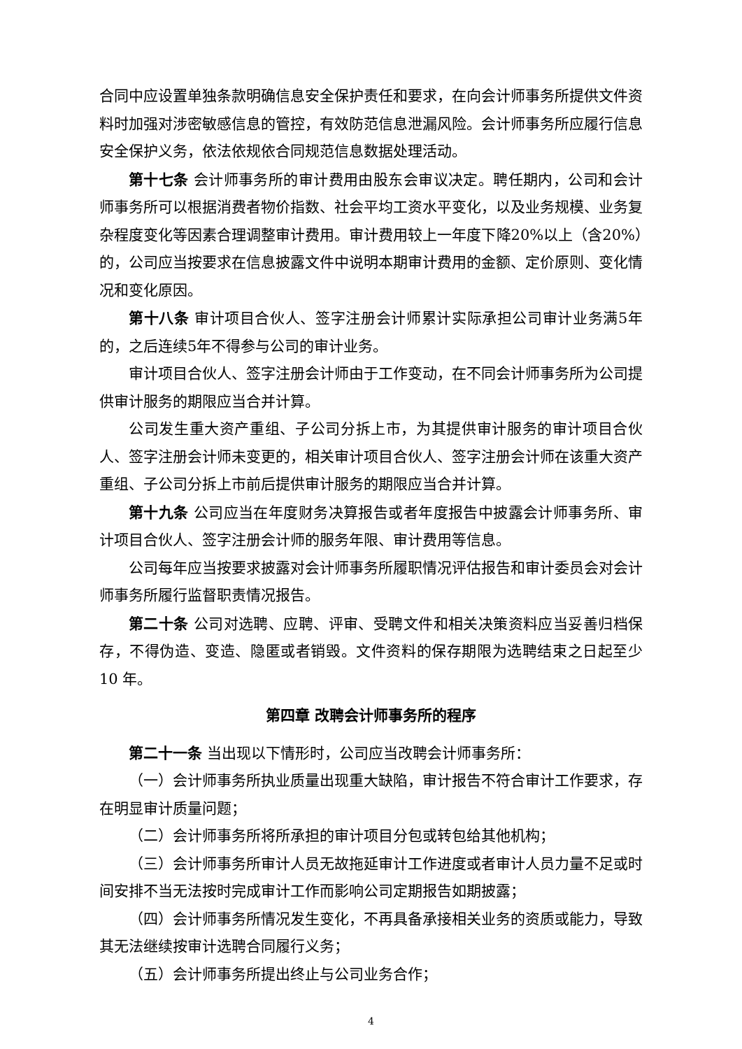合同中应设置单独条款明确信息安全保护责任和要求，在向会计师事务所提供文件资料时加强对涉密敏感信息的管控，有效防范信息泄漏风险。会计师事务所应履行信息安全保护义务，依法依规依合同规范信息数据处理活动。
第十七条 会计师事务所的审计费用由股东会审议决定。聘任期内，公司和会计师事务所可以根据消费者物价指数、社会平均工资水平变化，以及业务规模、业务复杂程度变化等因素合理调整审计费用。审计费用较上一年度下降20%以上（含20%）的，公司应当按要求在信息披露文件中说明本期审计费用的金额、定价原则、变化情况和变化原因。
第十八条 审计项目合伙人、签字注册会计师累计实际承担公司审计业务满5年的，之后连续5年不得参与公司的审计业务。
审计项目合伙人、签字注册会计师由于工作变动，在不同会计师事务所为公司提供审计服务的期限应当合并计算。
公司发生重大资产重组、子公司分拆上市，为其提供审计服务的审计项目合伙人、签字注册会计师未变更的，相关审计项目合伙人、签字注册会计师在该重大资产重组、子公司分拆上市前后提供审计服务的期限应当合并计算。
第十九条 公司应当在年度财务决算报告或者年度报告中披露会计师事务所、审计项目合伙人、签字注册会计师的服务年限、审计费用等信息。
公司每年应当按要求披露对会计师事务所履职情况评估报告和审计委员会对会计师事务所履行监督职责情况报告。
第二十条 公司对选聘、应聘、评审、受聘文件和相关决策资料应当妥善归档保存，不得伪造、变造、隐匿或者销毁。文件资料的保存期限为选聘结束之日起至少 10 年。
第四章 改聘会计师事务所的程序
第二十一条 当出现以下情形时，公司应当改聘会计师事务所：
（一）会计师事务所执业质量出现重大缺陷，审计报告不符合审计工作要求，存在明显审计质量问题；
（二）会计师事务所将所承担的审计项目分包或转包给其他机构；
（三）会计师事务所审计人员无故拖延审计工作进度或者审计人员力量不足或时间安排不当无法按时完成审计工作而影响公司定期报告如期披露；
（四）会计师事务所情况发生变化，不再具备承接相关业务的资质或能力，导致其无法继续按审计选聘合同履行义务；
（五）会计师事务所提出终止与公司业务合作；
4